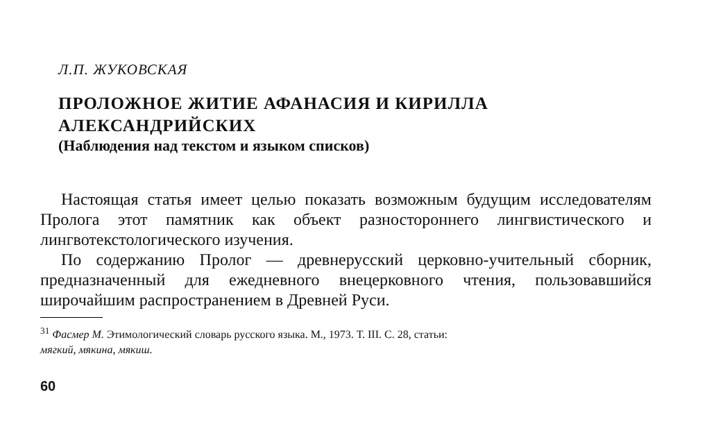Л.П. ЖУКОВСКАЯ
ПРОЛОЖНОЕ ЖИТИЕ АФАНАСИЯ И КИРИЛЛА
АЛЕКСАНДРИЙСКИХ
(Наблюдения над текстом и языком списков)
Настоящая статья имеет целью показать возможным будущим исследователям Пролога этот памятник как объект разносторонне­го лингвистического и лингвотекстологического изучения.
По содержанию Пролог — древнерусский церковно-учительный сборник, предназначенный для ежедневного внецерковного чтения, пользовавшийся широчайшим распространением в Древней Руси.
<sup>31</sup> Фасмер М. Этимологический словарь русского языка. М., 1973. Т. III. С. 28, статьи:
мягкий, мякина, мякиш.
60